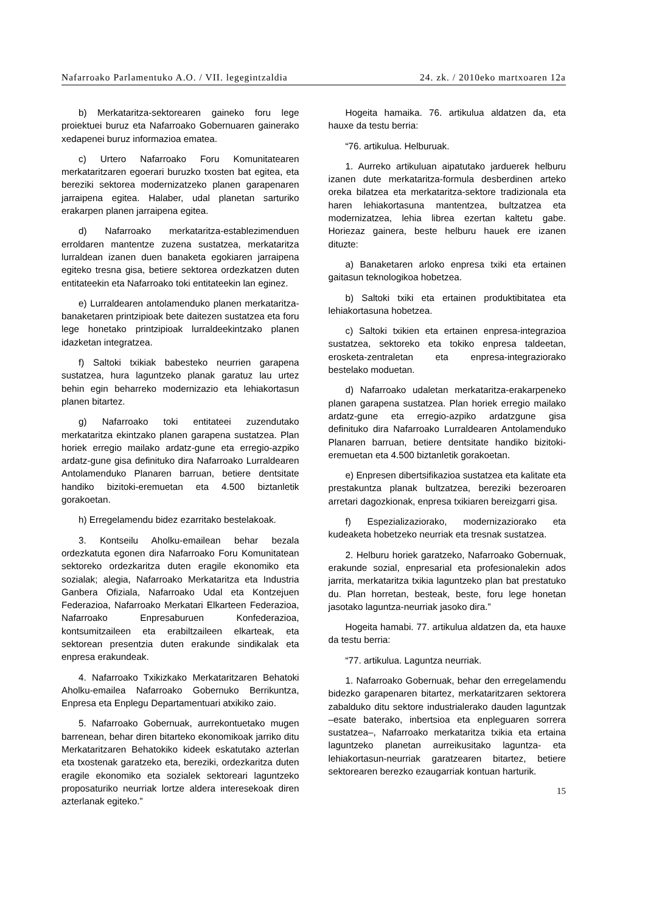Nafarroako Parlamentuko A.O. / VII. legegintzaldia 24. zk. / 2010eko martxoaren 12a
b) Merkataritza-sektorearen gaineko foru lege proiektuei buruz eta Nafarroako Gobernuaren gainerako xedapenei buruz informazioa ematea.
c) Urtero Nafarroako Foru Komunitatearen merkataritzaren egoerari buruzko txosten bat egitea, eta bereziki sektorea modernizatzeko planen garapenaren jarraipena egitea. Halaber, udal planetan sarturiko erakarpen planen jarraipena egitea.
d) Nafarroako merkataritza-establezimenduen erroldaren mantentze zuzena sustatzea, merkataritza lurraldean izanen duen banaketa egokiaren jarraipena egiteko tresna gisa, betiere sektorea ordezkatzen duten entitateekin eta Nafarroako toki entitateekin lan eginez.
e) Lurraldearen antolamenduko planen merkataritza-banaketaren printzipioak bete daitezen sustatzea eta foru lege honetako printzipioak lurraldeekintzako planen idazketan integratzea.
f) Saltoki txikiak babesteko neurrien garapena sustatzea, hura laguntzeko planak garatuz lau urtez behin egin beharreko modernizazio eta lehiakortasun planen bitartez.
g) Nafarroako toki entitateei zuzendutako merkataritza ekintzako planen garapena sustatzea. Plan horiek erregio mailako ardatz-gune eta erregio-azpiko ardatz-gune gisa definituko dira Nafarroako Lurraldearen Antolamenduko Planaren barruan, betiere dentsitate handiko bizitoki-eremuetan eta 4.500 biztanletik gorakoetan.
h) Erregelamendu bidez ezarritako bestelakoak.
3. Kontseilu Aholku-emailean behar bezala ordezkatuta egonen dira Nafarroako Foru Komunitatean sektoreko ordezkaritza duten eragile ekonomiko eta sozialak; alegia, Nafarroako Merkataritza eta Industria Ganbera Ofiziala, Nafarroako Udal eta Kontzejuen Federazioa, Nafarroako Merkatari Elkarteen Federazioa, Nafarroako Enpresaburuen Konfederazioa, kontsumitzaileen eta erabiltzaileen elkarteak, eta sektorean presentzia duten erakunde sindikalak eta enpresa erakundeak.
4. Nafarroako Txikizkako Merkataritzaren Behatoki Aholku-emailea Nafarroako Gobernuko Berrikuntza, Enpresa eta Enplegu Departamentuari atxikiko zaio.
5. Nafarroako Gobernuak, aurrekontuetako mugen barrenean, behar diren bitarteko ekonomikoak jarriko ditu Merkataritzaren Behatokiko kideek eskatutako azterlan eta txostenak garatzeko eta, bereziki, ordezkaritza duten eragile ekonomiko eta sozialek sektoreari laguntzeko proposaturiko neurriak lortze aldera interesekoak diren azterlanak egiteko.”
Hogeita hamaika. 76. artikulua aldatzen da, eta hauxe da testu berria:
“76. artikulua. Helburuak.
1. Aurreko artikuluan aipatutako jarduerek helburu izanen dute merkataritza-formula desberdinen arteko oreka bilatzea eta merkataritza-sektore tradizionala eta haren lehiakortasuna mantentzea, bultzatzea eta modernizatzea, lehia librea ezertan kaltetu gabe. Horiezaz gainera, beste helburu hauek ere izanen dituzte:
a) Banaketaren arloko enpresa txiki eta ertainen gaitasun teknologikoa hobetzea.
b) Saltoki txiki eta ertainen produktibitatea eta lehiakortasuna hobetzea.
c) Saltoki txikien eta ertainen enpresa-integrazioa sustatzea, sektoreko eta tokiko enpresa taldeetan, erosketa-zentraletan eta enpresa-integraziorako bestelako moduetan.
d) Nafarroako udaletan merkataritza-erakarpeneko planen garapena sustatzea. Plan horiek erregio mailako ardatz-gune eta erregio-azpiko ardatzgune gisa definituko dira Nafarroako Lurraldearen Antolamenduko Planaren barruan, betiere dentsitate handiko bizitoki-eremuetan eta 4.500 biztanletik gorakoetan.
e) Enpresen dibertsifikazioa sustatzea eta kalitate eta prestakuntza planak bultzatzea, bereziki bezeroaren arretari dagozkionak, enpresa txikiaren bereizgarri gisa.
f) Espezializaziorako, modernizaziorako eta kudeaketa hobetzeko neurriak eta tresnak sustatzea.
2. Helburu horiek garatzeko, Nafarroako Gobernuak, erakunde sozial, enpresarial eta profesionalekin ados jarrita, merkataritza txikia laguntzeko plan bat prestatuko du. Plan horretan, besteak, beste, foru lege honetan jasotako laguntza-neurriak jasoko dira.”
Hogeita hamabi. 77. artikulua aldatzen da, eta hauxe da testu berria:
“77. artikulua. Laguntza neurriak.
1. Nafarroako Gobernuak, behar den erregelamendu bidezko garapenaren bitartez, merkataritzaren sektorera zabalduko ditu sektore industrialerako dauden laguntzak –esate baterako, inbertsioa eta enpleguaren sorrera sustatzea–, Nafarroako merkataritza txikia eta ertaina laguntzeko planetan aurreikusitako laguntza- eta lehiakortasun-neurriak garatzearen bitartez, betiere sektorearen berezko ezaugarriak kontuan harturik.
15